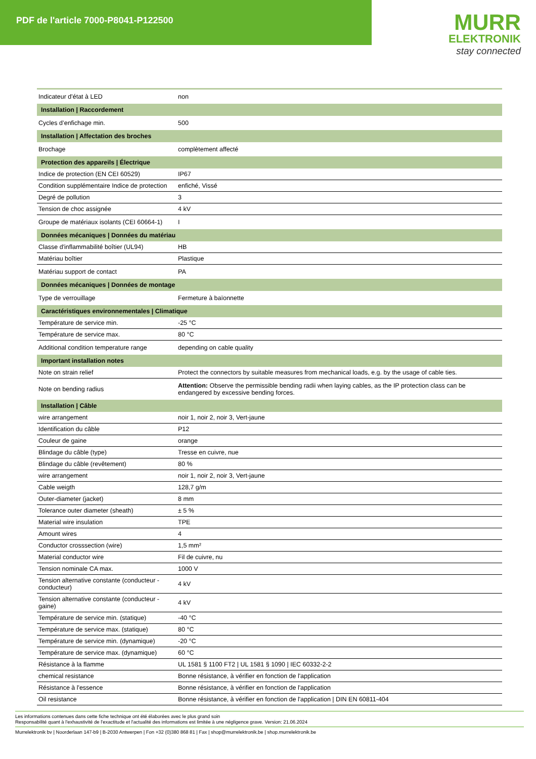PDF de l'article 7000-P8041-P122500
MURR
ELEKTRONIK
stay connected
| Indicateur d'état à LED | non |
| Installation / Raccordement | |
| Cycles d’enfichage min. | 500 |
| Installation / Affectation des broches | |
| Brochage | complètement affecté |
| Protection des appareils / Électrique | |
| Indice de protection (EN CEI 60529) | IP67 |
| Condition supplémentaire Indice de protection | enfiché, Vissé |
| Degré de pollution | 3 |
| Tension de choc assignée | 4 kV |
| Groupe de matériaux isolants (CEI 60664-1) | I |
| Données mécaniques / Données du matériau | |
| Classe d'inflammabilité boîtier (UL94) | HB |
| Matériau boîtier | Plastique |
| Matériau support de contact | PA |
| Données mécaniques / Données de montage | |
| Type de verrouillage | Fermeture à baïonnette |
| Caractéristiques environnementales / Climatique | |
| Température de service min. | -25 °C |
| Température de service max. | 80 °C |
| Additional condition temperature range | depending on cable quality |
| Important installation notes | |
| Note on strain relief | Protect the connectors by suitable measures from mechanical loads, e.g. by the usage of cable ties. |
| Note on bending radius | Attention: Observe the permissible bending radii when laying cables, as the IP protection class can be endangered by excessive bending forces. |
| Installation / Câble | |
| wire arrangement | noir 1, noir 2, noir 3, Vert-jaune |
| Identification du câble | P12 |
| Couleur de gaine | orange |
| Blindage du câble (type) | Tresse en cuivre, nue |
| Blindage du câble (revêtement) | 80 % |
| wire arrangement | noir 1, noir 2, noir 3, Vert-jaune |
| Cable weigth | 128,7 g/m |
| Outer-diameter (jacket) | 8 mm |
| Tolerance outer diameter (sheath) | ± 5 % |
| Material wire insulation | TPE |
| Amount wires | 4 |
| Conductor crosssection (wire) | 1,5 mm² |
| Material conductor wire | Fil de cuivre, nu |
| Tension nominale CA max. | 1000 V |
| Tension alternative constante (conducteur - conducteur) | 4 kV |
| Tension alternative constante (conducteur - gaine) | 4 kV |
| Température de service min. (statique) | -40 °C |
| Température de service max. (statique) | 80 °C |
| Température de service min. (dynamique) | -20 °C |
| Température de service max. (dynamique) | 60 °C |
| Résistance à la flamme | UL 1581 § 1100 FT2 / UL 1581 § 1090 / IEC 60332-2-2 |
| chemical resistance | Bonne résistance, à vérifier en fonction de l'application |
| Résistance à l'essence | Bonne résistance, à vérifier en fonction de l'application |
| Oil resistance | Bonne résistance, à vérifier en fonction de l'application / DIN EN 60811-404 |
Les informations contenues dans cette fiche technique ont été élaborées avec le plus grand soin
Responsabilité quant à l'exhaustivité de l'exactitude et l'actualité des informations est limitée à une négligence grave. Version: 21.06.2024
Murrelektronik bv | Noorderlaan 147-b9 | B-2030 Antwerpen | Fon +32 (0)380 868 81 | Fax | shop@murrelektronik.be | shop.murrelektronik.be